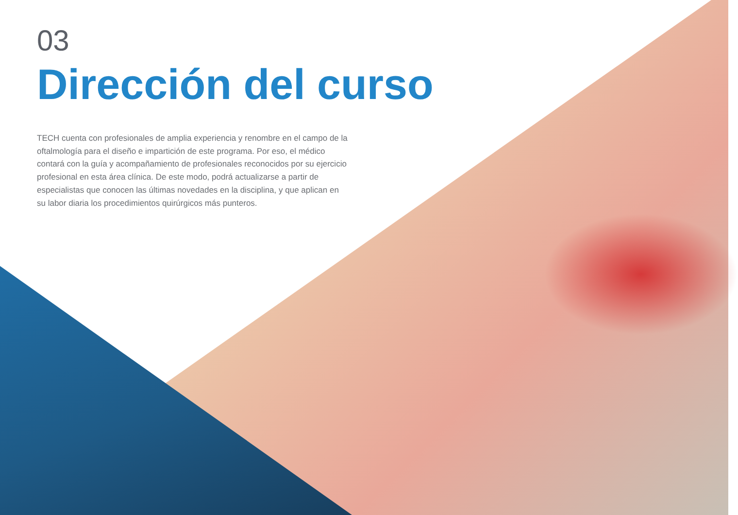03
Dirección del curso
TECH cuenta con profesionales de amplia experiencia y renombre en el campo de la oftalmología para el diseño e impartición de este programa. Por eso, el médico contará con la guía y acompañamiento de profesionales reconocidos por su ejercicio profesional en esta área clínica. De este modo, podrá actualizarse a partir de especialistas que conocen las últimas novedades en la disciplina, y que aplican en su labor diaria los procedimientos quirúrgicos más punteros.